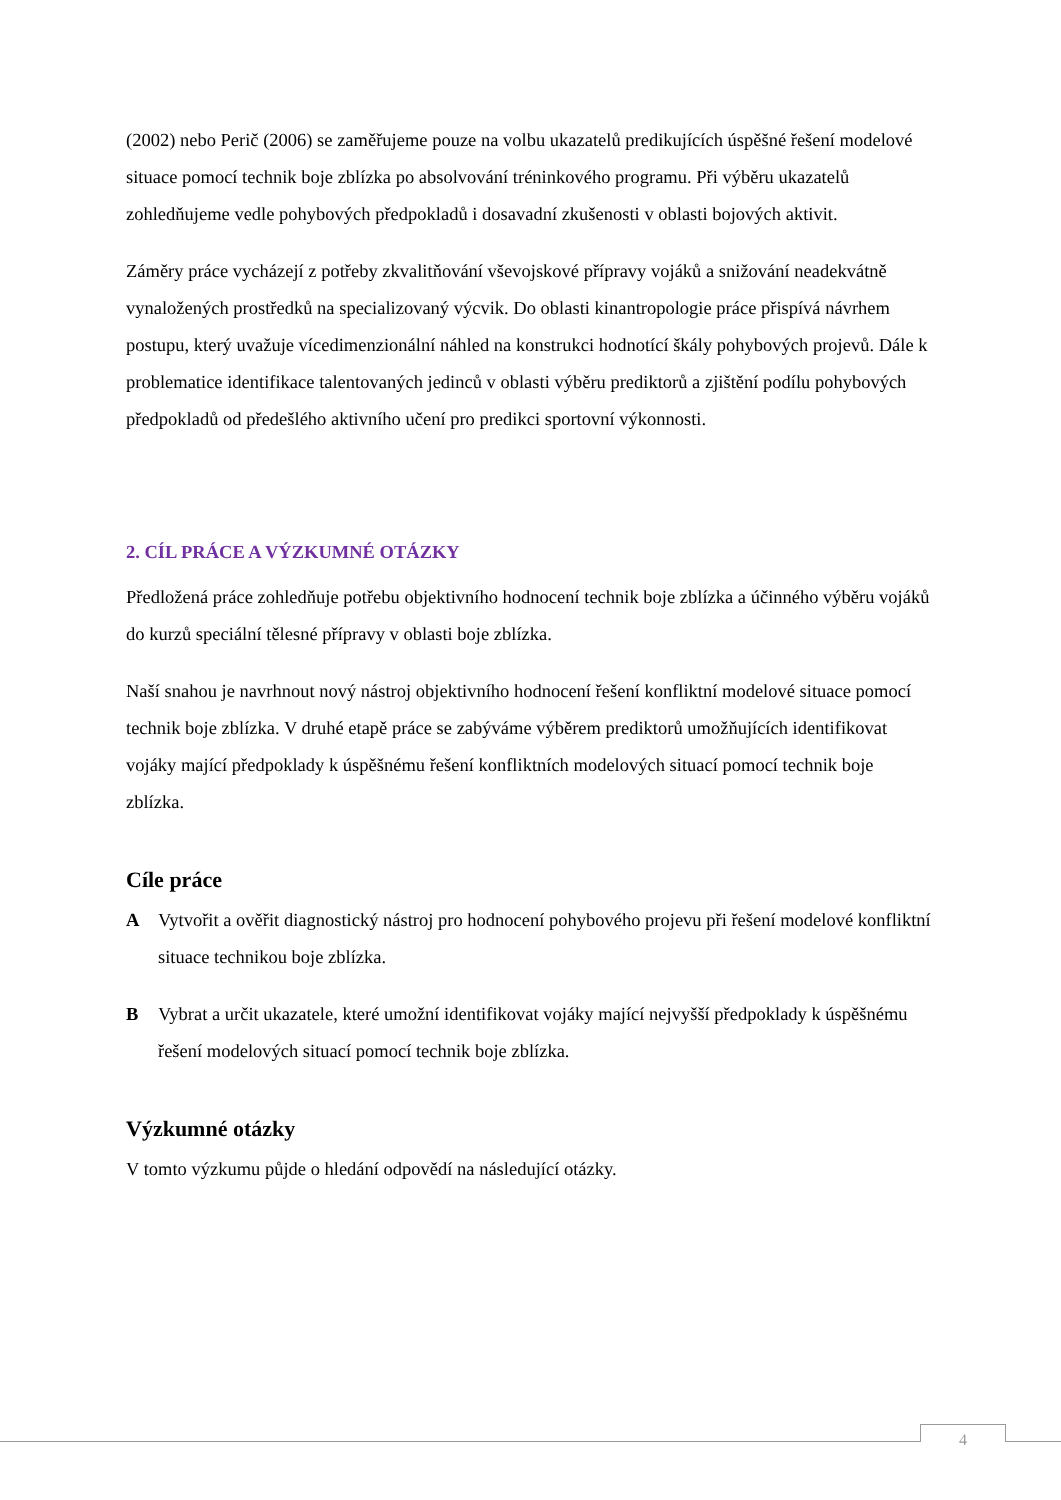(2002) nebo Perič (2006) se zaměřujeme pouze na volbu ukazatelů predikujících úspěšné řešení modelové situace pomocí technik boje zblízka po absolvování tréninkového programu. Při výběru ukazatelů zohledňujeme vedle pohybových předpokladů i dosavadní zkušenosti v oblasti bojových aktivit.
Záměry práce vycházejí z potřeby zkvalitňování vševojskové přípravy vojáků a snižování neadekvátně vynaložených prostředků na specializovaný výcvik. Do oblasti kinantropologie práce přispívá návrhem postupu, který uvažuje vícedimenzionální náhled na konstrukci hodnotící škály pohybových projevů. Dále k problematice identifikace talentovaných jedinců v oblasti výběru prediktorů a zjištění podílu pohybových předpokladů od předešlého aktivního učení pro predikci sportovní výkonnosti.
2. CÍL PRÁCE A VÝZKUMNÉ OTÁZKY
Předložená práce zohledňuje potřebu objektivního hodnocení technik boje zblízka a účinného výběru vojáků do kurzů speciální tělesné přípravy v oblasti boje zblízka.
Naší snahou je navrhnout nový nástroj objektivního hodnocení řešení konfliktní modelové situace pomocí technik boje zblízka. V druhé etapě práce se zabýváme výběrem prediktorů umožňujících identifikovat vojáky mající předpoklady k úspěšnému řešení konfliktních modelových situací pomocí technik boje zblízka.
Cíle práce
A Vytvořit a ověřit diagnostický nástroj pro hodnocení pohybového projevu při řešení modelové konfliktní situace technikou boje zblízka.
B Vybrat a určit ukazatele, které umožní identifikovat vojáky mající nejvyšší předpoklady k úspěšnému řešení modelových situací pomocí technik boje zblízka.
Výzkumné otázky
V tomto výzkumu půjde o hledání odpovědí na následující otázky.
4